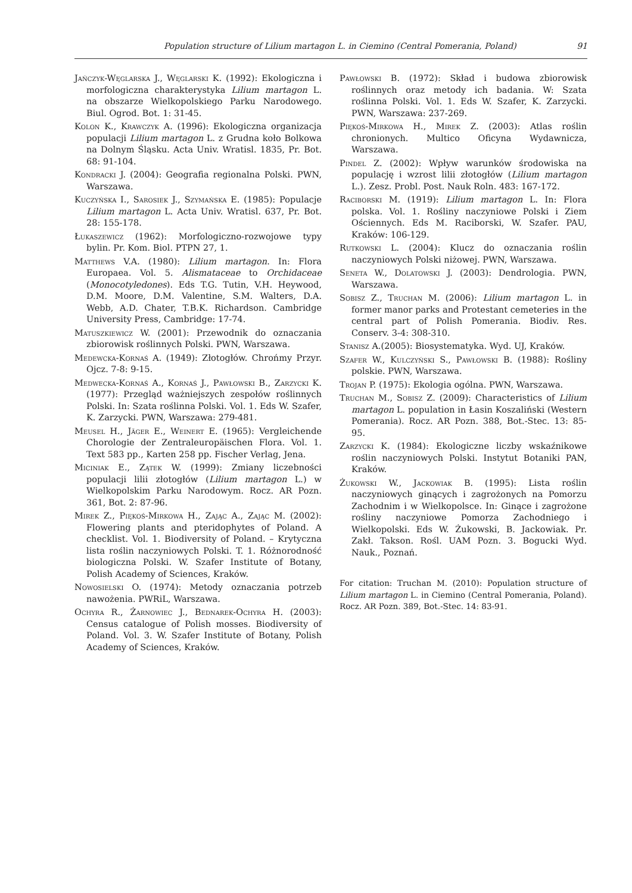Population structure of Lilium martagon L. in Ciemino (Central Pomerania, Poland) 91
Jańczyk-Węglarska J., Węglarski K. (1992): Ekologiczna i morfologiczna charakterystyka Lilium martagon L. na obszarze Wielkopolskiego Parku Narodowego. Biul. Ogrod. Bot. 1: 31-45.
Kolon K., Krawczyk A. (1996): Ekologiczna organizacja populacji Lilium martagon L. z Grudna koło Bolkowa na Dolnym Śląsku. Acta Univ. Wratisl. 1835, Pr. Bot. 68: 91-104.
Kondracki J. (2004): Geografia regionalna Polski. PWN, Warszawa.
Kuczyńska I., Sarosiek J., Szymańska E. (1985): Populacje Lilium martagon L. Acta Univ. Wratisl. 637, Pr. Bot. 28: 155-178.
Łukaszewicz (1962): Morfologiczno-rozwojowe typy bylin. Pr. Kom. Biol. PTPN 27, 1.
Matthews V.A. (1980): Lilium martagon. In: Flora Europaea. Vol. 5. Alismataceae to Orchidaceae (Monocotyledones). Eds T.G. Tutin, V.H. Heywood, D.M. Moore, D.M. Valentine, S.M. Walters, D.A. Webb, A.D. Chater, T.B.K. Richardson. Cambridge University Press, Cambridge: 17-74.
Matuszkiewicz W. (2001): Przewodnik do oznaczania zbiorowisk roślinnych Polski. PWN, Warszawa.
Medewcka-Kornaś A. (1949): Złotogłów. Chrońmy Przyr. Ojcz. 7-8: 9-15.
Medwecka-Kornaś A., Kornaś J., Pawłowski B., Zarzycki K. (1977): Przegląd ważniejszych zespołów roślinnych Polski. In: Szata roślinna Polski. Vol. 1. Eds W. Szafer, K. Zarzycki. PWN, Warszawa: 279-481.
Meusel H., Jäger E., Weinert E. (1965): Vergleichende Chorologie der Zentraleuropäischen Flora. Vol. 1. Text 583 pp., Karten 258 pp. Fischer Verlag, Jena.
Miciniak E., Zątek W. (1999): Zmiany liczebności populacji lilii złotogłów (Lilium martagon L.) w Wielkopolskim Parku Narodowym. Rocz. AR Pozn. 361, Bot. 2: 87-96.
Mirek Z., Piękoś-Mirkowa H., Zając A., Zając M. (2002): Flowering plants and pteridophytes of Poland. A checklist. Vol. 1. Biodiversity of Poland. – Krytyczna lista roślin naczyniowych Polski. T. 1. Różnorodność biologiczna Polski. W. Szafer Institute of Botany, Polish Academy of Sciences, Kraków.
Nowosielski O. (1974): Metody oznaczania potrzeb nawożenia. PWRiL, Warszawa.
Ochyra R., Żarnowiec J., Bednarek-Ochyra H. (2003): Census catalogue of Polish mosses. Biodiversity of Poland. Vol. 3. W. Szafer Institute of Botany, Polish Academy of Sciences, Kraków.
Pawłowski B. (1972): Skład i budowa zbiorowisk roślinnych oraz metody ich badania. W: Szata roślinna Polski. Vol. 1. Eds W. Szafer, K. Zarzycki. PWN, Warszawa: 237-269.
Piękoś-Mirkowa H., Mirek Z. (2003): Atlas roślin chronionych. Multico Oficyna Wydawnicza, Warszawa.
Pindel Z. (2002): Wpływ warunków środowiska na populację i wzrost lilii złotogłów (Lilium martagon L.). Zesz. Probl. Post. Nauk Roln. 483: 167-172.
Raciborski M. (1919): Lilium martagon L. In: Flora polska. Vol. 1. Rośliny naczyniowe Polski i Ziem Ościennych. Eds M. Raciborski, W. Szafer. PAU, Kraków: 106-129.
Rutkowski L. (2004): Klucz do oznaczania roślin naczyniowych Polski niżowej. PWN, Warszawa.
Seneta W., Dolatowski J. (2003): Dendrologia. PWN, Warszawa.
Sobisz Z., Truchan M. (2006): Lilium martagon L. in former manor parks and Protestant cemeteries in the central part of Polish Pomerania. Biodiv. Res. Conserv. 3-4: 308-310.
Stanisz A.(2005): Biosystematyka. Wyd. UJ, Kraków.
Szafer W., Kulczyński S., Pawłowski B. (1988): Rośliny polskie. PWN, Warszawa.
Trojan P. (1975): Ekologia ogólna. PWN, Warszawa.
Truchan M., Sobisz Z. (2009): Characteristics of Lilium martagon L. population in Łasin Koszaliński (Western Pomerania). Rocz. AR Pozn. 388, Bot.-Stec. 13: 85-95.
Zarzycki K. (1984): Ekologiczne liczby wskaźnikowe roślin naczyniowych Polski. Instytut Botaniki PAN, Kraków.
Żukowski W., Jackowiak B. (1995): Lista roślin naczyniowych ginących i zagrożonych na Pomorzu Zachodnim i w Wielkopolsce. In: Ginące i zagrożone rośliny naczyniowe Pomorza Zachodniego i Wielkopolski. Eds W. Żukowski, B. Jackowiak. Pr. Zakł. Takson. Rośl. UAM Pozn. 3. Bogucki Wyd. Nauk., Poznań.
For citation: Truchan M. (2010): Population structure of Lilium martagon L. in Ciemino (Central Pomerania, Poland). Rocz. AR Pozn. 389, Bot.-Stec. 14: 83-91.